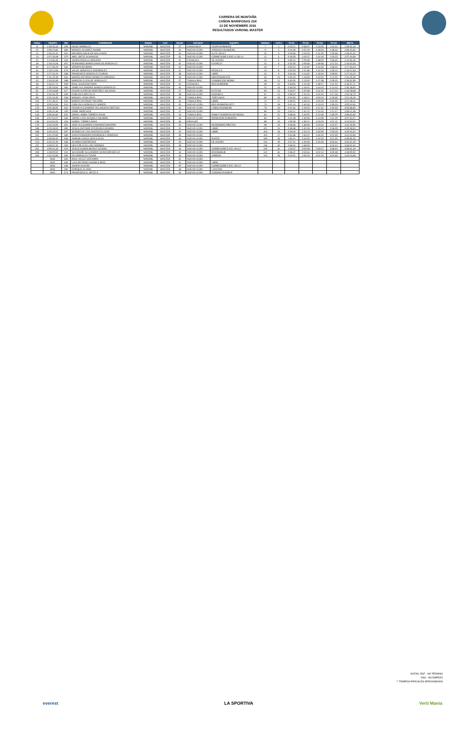CARRERA DE MONTAÑA
CAÑON MARIPOSAS 21K
13 DE NOVIEMBRE 2016
RESULTADOS VARONIL MASTER
| GRAL | TIEMPO | NO | CORREDOR | RAMA | CAT. | EDAD | ESTADO | EQUIPO | RAMA2 | CAT.3 | PC01 | PC02 | PC03 | PC10 | META |
| --- | --- | --- | --- | --- | --- | --- | --- | --- | --- | --- | --- | --- | --- | --- | --- |
| 8 | 1:59:45,43 | 426 | ISAAC MORALES | VARONIL | MASTER | 47 | CHIHUAHUA | VESPA RUNNERS | 7 | 1 | 0:23:11 | 0:58:07 | 1:23:05 | 1:42:21 | 1:59:45,43 |
| 10 | 2:06:10,84 | 380 | MANUEL ALVAREZ ADAME | VARONIL | MASTER | 41 | NUEVO LEON | APODACA RUNNERS | 9 | 2 | 0:24:49 | 1:01:19 | 1:28:54 | 1:48:44 | 2:06:10,84 |
| 11 | 2:06:42,32 | 552 | RICARDO AGUILAR GALLEGOS | VARONIL | MASTER | 45 | NUEVO LEON | ELITE HEALT | 10 | 3 | 0:26:56 | 1:03:03 | 1:31:30 | 1:49:36 | 2:06:42,32 |
| 13 | 2:07:43,08 | 570 | ABEL ORTIZ ALVARADO | VARONIL | MASTER | 45 | NUEVO LEON | CORREDORES RIO LA SILLA | 11 | 4 | 0:26:59 | 1:03:47 | 1:31:44 | 1:50:25 | 2:07:43,08 |
| 25 | 2:14:56,46 | 343 | JAVIER PADILLA HIGUERA | VARONIL | MASTER | 41 | COAHUILA | DE ACERO | 21 | 5 | 0:30:15 | 1:09:39 | 1:38:00 | 1:56:35 | 2:14:56,46 |
| 28 | 2:16:25,93 | 307 | FERNANDO MARIN DAVALOS GONZALEZ | VARONIL | MASTER | 42 | NUEVO LEON | EVEREST | 22 | 6 | 0:31:00 | 1:09:58 | 1:39:56 | 1:57:24 | 2:16:25,93 |
| 30 | 2:17:34,23 | 532 | JEROEN KEIJMAN | VARONIL | MASTER | 42 | NUEVO LEON | | 23 | 7 | 0:32:14 | 1:11:40 | 1:41:50 | 1:58:41 | 2:17:34,23 |
| 31 | 2:18:12,63 | 576 | VALDE GONZALEZ RODRIGUEZ | VARONIL | MASTER | 41 | NUEVO LEON | PEDALES | 24 | 8 | 0:32:03 | 1:11:36 | 1:42:23 | 1:59:14 | 2:18:12,63 |
| 39 | 2:27:23,10 | 338 | FRANCISCO GONZALEZ DURAN | VARONIL | MASTER | 48 | NUEVO LEON | LIBRE | 31 | 9 | 0:32:33 | 1:14:32 | 1:43:44 | 2:08:00 | 2:27:23,10 |
| 48 | 2:31:29,39 | 555 | MARCO ANTONIO GOMEZ FLORENCIA | VARONIL | MASTER | 46 | NUEVO LEON | INDEPENDIENTE | 40 | 10 | 0:35:19 | 1:18:58 | 1:50:50 | 2:11:00 | 2:31:29,39 |
| 54 | 2:33:32,99 | 398 | MARCOS ELIZALDE GONZALEZ | VARONIL | MASTER | 47 | TAMAULIPAS | CANGREJOS WONG | 46 | 11 | 0:32:00 | 1:13:50 | 1:47:38 | 2:09:25 | 2:33:32,99 |
| 58 | 2:34:37,71 | 509 | RAUL SAUCEDO NAVA | VARONIL | MASTER | 42 | COAHUILA | MAS RUNNING | 49 | 12 | 0:33:05 | 1:15:49 | 1:48:27 | 2:11:44 | 2:34:37,71 |
| 60 | 2:35:18,92 | 565 | JAIME ALEJANDRO GARCIA GONZALEZ | VARONIL | MASTER | 44 | NUEVO LEON | | 51 | 13 | 0:33:18 | 1:16:01 | 1:53:24 | 2:14:42 | 2:35:18,92 |
| 81 | 2:43:18,68 | 517 | CESAR ALFREDO MARTÍNEZ SALDANA | VARONIL | MASTER | 47 | NUEVO LEON | K2TEAM | 60 | 14 | 0:34:07 | 1:20:38 | 1:54:15 | 2:17:24 | 2:43:18,68 |
| 91 | 2:50:18,79 | 349 | CARLOS CAPETILLO | VARONIL | MASTER | 48 | NUEVO LEON | DUENDES | 67 | 15 | 0:38:20 | 1:25:44 | 2:02:02 | 2:27:26 | 2:50:18,79 |
| 96 | 2:51:16,40 | 528 | MANUEL VEGA ORTA | VARONIL | MASTER | 40 | TAMAULIPAS | TORTUGAS | 69 | 16 | 0:34:35 | 1:18:11 | 2:00:24 | 2:28:30 | 2:51:16,40 |
| 105 | 2:57:28,11 | 424 | MARCO ANTONIO TREVIÑO | VARONIL | MASTER | 44 | TAMAULIPAS | LIBRE | 72 | 17 | 0:39:01 | 1:26:13 | 2:05:05 | 2:32:05 | 2:57:28,11 |
| 112 | 3:00:52,64 | 515 | CARLOS A GONZALEZ GARCÍA | VARONIL | MASTER | 40 | NUEVO LEON | RED RUNNERS MTY | 74 | 18 | 0:41:14 | 1:34:43 | 2:13:24 | 2:39:23 | 3:00:52,64 |
| 125 | 3:05:38,60 | 531 | CÉSAR ALEJANDRO VILLANUEVA ORTEGA | VARONIL | MASTER | 44 | NUEVO LEON | LOMAS RUNNERS | 79 | 19 | 0:41:54 | 1:29:50 | 2:11:44 | 2:40:59 | 3:05:38,60 |
| 132 | 3:06:22,36 | 429 | JAIME MERCADO | VARONIL | MASTER | 47 | NUEVO LEON | | 80 | 20 | 0:44:11 | 1:32:22 | 2:14:45 | 2:41:47 | 3:06:22,36 |
| 134 | 3:06:32,82 | 522 | ISRAEL MORA TORRES ISAAK | VARONIL | MASTER | 44 | TAMAULIPAS | FAMILY RUNNERS REYNOSA | 81 | 21 | 0:38:34 | 1:29:05 | 2:12:49 | 2:39:29 | 3:06:32,82 |
| 135 | 3:07:52,07 | 535 | JORGE LUIS VAZQUEZ AGUIRRE | VARONIL | MASTER | 46 | NUEVO LEON | IRONDOOR RUNNERS | 82 | 22 | 0:41:48 | 1:30:06 | 2:13:08 | 2:41:29 | 3:07:52,07 |
| 148 | 3:13:54,02 | 453 | DANIEL TORRES NAVA | VARONIL | MASTER | 43 | HIDALGO | | 86 | 23 | 1:09:39 | 1:39:21 | 2:23:29 | 2:51:11 | 3:13:54,02 |
| 179 | 3:25:19,90 | 591 | JOSE ALEJANDRO CAMARGO MADERO | VARONIL | MASTER | 45 | NUEVO LEON | REGIOMONTAÑISTAS | 98 | 24 | 0:46:56 | 1:38:06 | 2:20:52 | 2:52:07 | 3:25:19,90 |
| 186 | 3:29:28,92 | 395 | JESUS ANTONIO OYERVIDES RAMOS | VARONIL | MASTER | 41 | NUEVO LEON | LIBRE | 101 | 25 | 0:48:38 | 1:40:18 | 2:23:12 | 2:58:09 | 3:29:28,92 |
| 189 | 3:29:43,52 | 597 | SERGIO DE LOS SANTOS ELIZON | VARONIL | MASTER | 44 | NUEVO LEON | LIBRE | 103 | 26 | 0:49:45 | 1:44:13 | 2:30:09 | 2:59:26 | 3:29:43,52 |
| 191 | 3:31:20,83 | 566 | JUAN FERNANDO RODRIGUEZ ANDRADE | VARONIL | MASTER | 46 | NUEVO LEON | | 104 | 27 | 0:54:36 | 1:50:01 | 2:34:45 | 3:02:59 | 3:31:20,83 |
| 211 | 3:39:06,20 | 558 | ADRIAN LOAIZA SEPULVEDA | VARONIL | MASTER | 43 | NUEVO LEON | RUFER | 109 | 28 | 1:00:21 | 1:54:50 | 2:42:54 | 3:11:30 | 3:39:06,20 |
| 213 | 3:42:31,40 | 346 | ALVARO CONTRERAS | VARONIL | MASTER | 40 | NUEVO LEON | DE ACERO | 110 | 29 | 0:47:21 | 1:40:26 | 2:25:46 | 3:05:32 | 3:42:31,40 |
| 237 | 3:56:02,32 | 359 | HECTOR CUELLAR CHOIQUE | VARONIL | MASTER | 48 | NUEVO LEON | | 118 | 30 | 0:58:25 | 1:58:59 | | 3:25:22 | 3:56:02,32 |
| 251 | 4:09:31,34 | 379 | JESUS EDGAR MERAZ CUSSIN | VARONIL | MASTER | 44 | NUEVO LEON | CORREDORES DEL VALLE | 119 | 31 | 1:03:47 | 2:05:08 | 2:59:47 | 3:38:04 | 4:09:31,34 |
| 259 | 4:28:09,92 | 441 | SALVADOR ALEJANDRO SAAVEDRA BELLO | VARONIL | MASTER | 43 | NUEVO LEON | RACINGHUB | 122 | 32 | 0:58:37 | 2:03:54 | 3:02:14 | 3:49:48 | 4:28:09,92 |
| 264 | 4:42:24,83 | 335 | EDI MORALES TOVAR | VARONIL | MASTER | 43 | NUEVO LEON | JARRUN | 124 | 33 | 0:54:01 | 1:50:23 | 3:02:16 | 4:04:30 | 4:42:24,83 |
| | DNS | 325 | RAUL VELEZ VIZCARRA | VARONIL | MASTER | 42 | NUEVO LEON | - | | | | | | | |
| | DNS | 332 | LUIS ANTONIO CHAIRES RIOS | VARONIL | MASTER | 41 | NUEVO LEON | LIBRE | | | | | | | |
| | DNS | 433 | JAVIER OLVERA | VARONIL | MASTER | 40 | NUEVO LEON | CORREDORES DEL VALLE | | | | | | | |
| | DNS | 492 | ENRIQUE ALANIS | VARONIL | MASTER | 48 | NUEVO LEON | LAYCANS | | | | | | | |
| | DNS | 574 | FRANCISCO S. ORTIZ S. | VARONIL | MASTER | 45 | NUEVO LEON | CORONA RUNNER | | | | | | | |
NOTAS: DNF - NO TERMINO
DNS - NO EMPEZO
** TIEMPOS PARCIALES APROXIMADOS
everest LA SPORTIVA Verti Mania